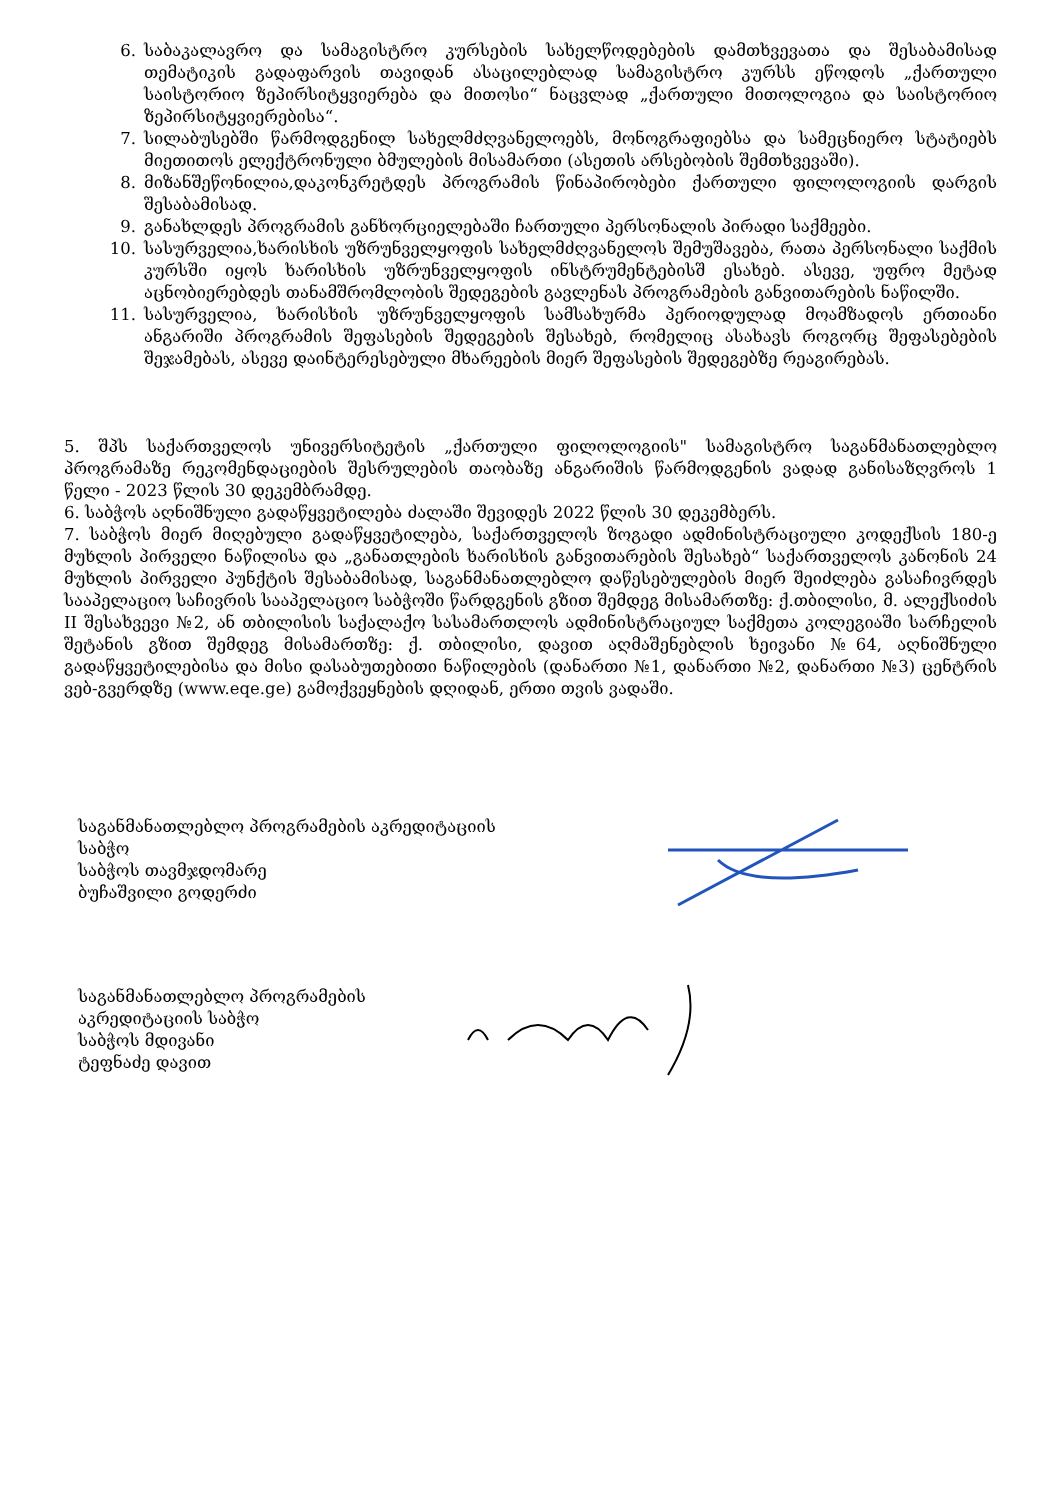6. საბაკალავრო და სამაგისტრო კურსების სახელწოდებების დამთხვევათა და შესაბამისად თემატიკის გადაფარვის თავიდან ასაცილებლად სამაგისტრო კურსს ეწოდოს „ქართული საისტორიო ზეპირსიტყვიერება და მითოსი“ ნაცვლად „ქართული მითოლოგია და საისტორიო ზეპირსიტყვიერებისა“.
7. სილაბუსებში წარმოდგენილ სახელმძღვანელოებს, მონოგრაფიებსა და სამეცნიერო სტატიებს მიეთითოს ელექტრონული ბმულების მისამართი (ასეთის არსებობის შემთხვევაში).
8. მიზანშეწონილია,დაკონკრეტდეს პროგრამის წინაპირობები ქართული ფილოლოგიის დარგის შესაბამისად.
9. განახლდეს პროგრამის განხორციელებაში ჩართული პერსონალის პირადი საქმეები.
10. სასურველია,ხარისხის უზრუნველყოფის სახელმძღვანელოს შემუშავება, რათა პერსონალი საქმის კურსში იყოს ხარისხის უზრუნველყოფის ინსტრუმენტებისშ ესახებ. ასევე, უფრო მეტად აცნობიერებდეს თანამშრომლობის შედეგების გავლენას პროგრამების განვითარების ნაწილში.
11. სასურველია, ხარისხის უზრუნველყოფის სამსახურმა პერიოდულად მოამზადოს ერთიანი ანგარიში პროგრამის შეფასების შედეგების შესახებ, რომელიც ასახავს როგორც შეფასებების შეჯამებას, ასევე დაინტერესებული მხარეების მიერ შეფასების შედეგებზე რეაგირებას.
5. შპს საქართველოს უნივერსიტეტის „ქართული ფილოლოგიის" სამაგისტრო საგანმანათლებლო პროგრამაზე რეკომენდაციების შესრულების თაობაზე ანგარიშის წარმოდგენის ვადად განისაზღვროს 1 წელი - 2023 წლის 30 დეკემბრამდე.
6. საბჭოს აღნიშნული გადაწყვეტილება ძალაში შევიდეს 2022 წლის 30 დეკემბერს.
7. საბჭოს მიერ მიღებული გადაწყვეტილება, საქართველოს ზოგადი ადმინისტრაციული კოდექსის 180-ე მუხლის პირველი ნაწილისა და „განათლების ხარისხის განვითარების შესახებ“ საქართველოს კანონის 24 მუხლის პირველი პუნქტის შესაბამისად, საგანმანათლებლო დაწესებულების მიერ შეიძლება გასაჩივრდეს სააპელაციო საჩივრის სააპელაციო საბჭოში წარდგენის გზით შემდეგ მისამართზე: ქ.თბილისი, მ. ალექსიძის II შესახვევი №2, ან თბილისის საქალაქო სასამართლოს ადმინისტრაციულ საქმეთა კოლეგიაში სარჩელის შეტანის გზით შემდეგ მისამართზე: ქ. თბილისი, დავით აღმაშენებლის ხეივანი №64, აღნიშნული გადაწყვეტილებისა და მისი დასაბუთებითი ნაწილების (დანართი №1, დანართი №2, დანართი №3) ცენტრის ვებ-გვერდზე (www.eqe.ge) გამოქვეყნების დღიდან, ერთი თვის ვადაში.
საგანმანათლებლო პროგრამების აკრედიტაციის
საბჭო
საბჭოს თავმჯდომარე
ბუჩაშვილი გოდერძი
საგანმანათლებლო პროგრამების
აკრედიტაციის საბჭო
საბჭოს მდივანი
ტეფნაძე დავით